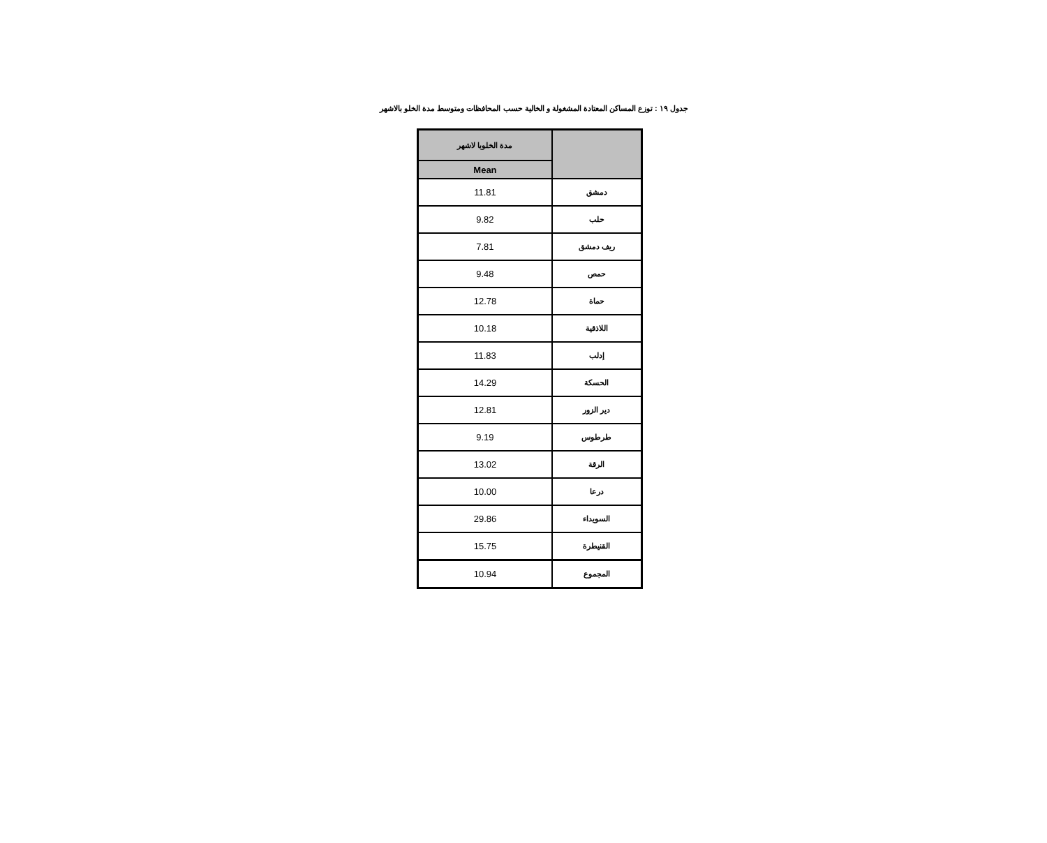جدول ١٩ : توزع المساكن المعتادة المشغولة و الخالية حسب المحافظات ومتوسط مدة الخلو بالاشهر
| مدة الخلوبا لاشهر | |
| --- | --- |
| Mean | |
| 11.81 | دمشق |
| 9.82 | حلب |
| 7.81 | ريف دمشق |
| 9.48 | حمص |
| 12.78 | حماة |
| 10.18 | اللاذقية |
| 11.83 | إدلب |
| 14.29 | الحسكة |
| 12.81 | دير الزور |
| 9.19 | طرطوس |
| 13.02 | الرقة |
| 10.00 | درعا |
| 29.86 | السويداء |
| 15.75 | القنيطرة |
| 10.94 | المجموع |